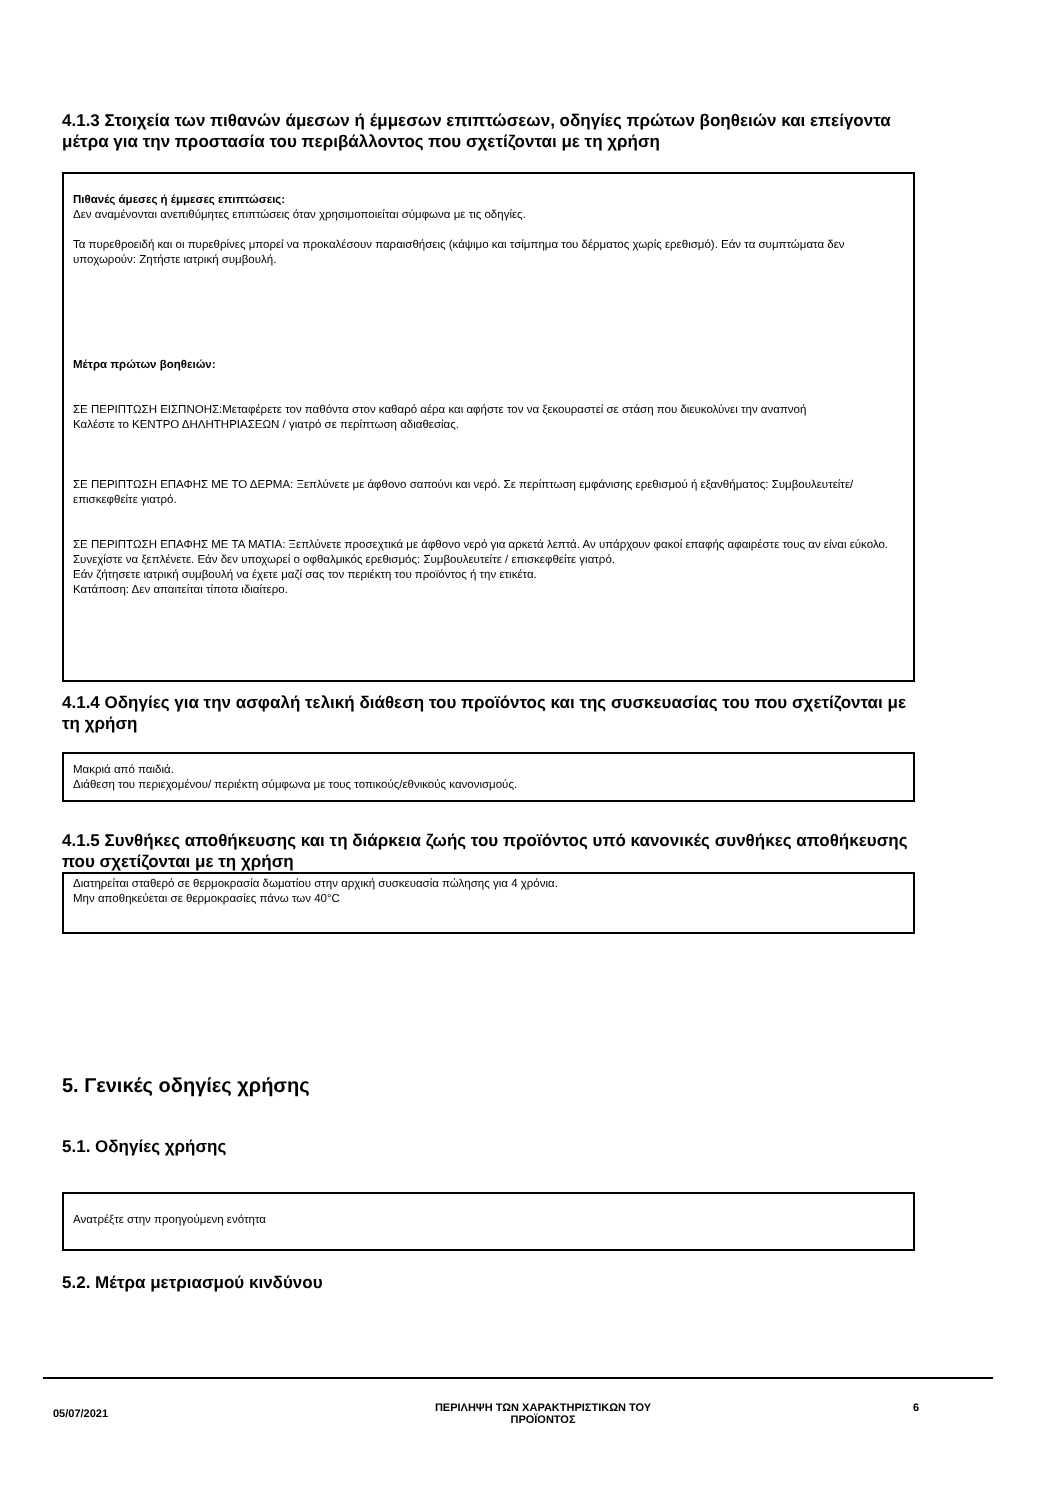4.1.3 Στοιχεία των πιθανών άμεσων ή έμμεσων επιπτώσεων, οδηγίες πρώτων βοηθειών και επείγοντα μέτρα για την προστασία του περιβάλλοντος που σχετίζονται με τη χρήση
Πιθανές άμεσες ή έμμεσες επιπτώσεις:
Δεν αναμένονται ανεπιθύμητες επιπτώσεις όταν χρησιμοποιείται σύμφωνα με τις οδηγίες.
Τα πυρεθροειδή και οι πυρεθρίνες μπορεί να προκαλέσουν παραισθήσεις (κάψιμο και τσίμπημα του δέρματος χωρίς ερεθισμό). Εάν τα συμπτώματα δεν υποχωρούν: Ζητήστε ιατρική συμβουλή.
Μέτρα πρώτων βοηθειών:
ΣΕ ΠΕΡΙΠΤΩΣΗ ΕΙΣΠΝΟΗΣ:Μεταφέρετε τον παθόντα στον καθαρό αέρα και αφήστε τον να ξεκουραστεί σε στάση που διευκολύνει την αναπνοή
Καλέστε το ΚΕΝΤΡΟ ΔΗΛΗΤΗΡΙΑΣΕΩΝ / γιατρό σε περίπτωση αδιαθεσίας.
ΣΕ ΠΕΡΙΠΤΩΣΗ ΕΠΑΦΗΣ ΜΕ ΤΟ ΔΕΡΜΑ: Ξεπλύνετε με άφθονο σαπούνι και νερό. Σε περίπτωση εμφάνισης ερεθισμού ή εξανθήματος: Συμβουλευτείτε/ επισκεφθείτε γιατρό.
ΣΕ ΠΕΡΙΠΤΩΣΗ ΕΠΑΦΗΣ ΜΕ ΤΑ ΜΑΤΙΑ: Ξεπλύνετε προσεχτικά με άφθονο νερό για αρκετά λεπτά. Αν υπάρχουν φακοί επαφής αφαιρέστε τους αν είναι εύκολο. Συνεχίστε να ξεπλένετε. Εάν δεν υποχωρεί ο οφθαλμικός ερεθισμός: Συμβουλευτείτε / επισκεφθείτε γιατρό.
Εάν ζήτησετε ιατρική συμβουλή να έχετε μαζί σας τον περιέκτη του προϊόντος ή την ετικέτα.
Κατάποση: Δεν απαιτείται τίποτα ιδιαίτερο.
4.1.4 Οδηγίες για την ασφαλή τελική διάθεση του προϊόντος και της συσκευασίας του που σχετίζονται με τη χρήση
Μακριά από παιδιά.
Διάθεση του περιεχομένου/ περιέκτη σύμφωνα με τους τοπικούς/εθνικούς κανονισμούς.
4.1.5 Συνθήκες αποθήκευσης και τη διάρκεια ζωής του προϊόντος υπό κανονικές συνθήκες αποθήκευσης που σχετίζονται με τη χρήση
Διατηρείται σταθερό σε θερμοκρασία δωματίου στην αρχική συσκευασία πώλησης για 4 χρόνια.
Μην αποθηκεύεται σε θερμοκρασίες πάνω των 40°C
5. Γενικές οδηγίες χρήσης
5.1. Οδηγίες χρήσης
Ανατρέξτε στην προηγούμενη ενότητα
5.2. Μέτρα μετριασμού κινδύνου
05/07/2021
ΠΕΡΙΛΗΨΗ ΤΩΝ ΧΑΡΑΚΤΗΡΙΣΤΙΚΩΝ ΤΟΥ
ΠΡΟΪΟΝΤΟΣ
6